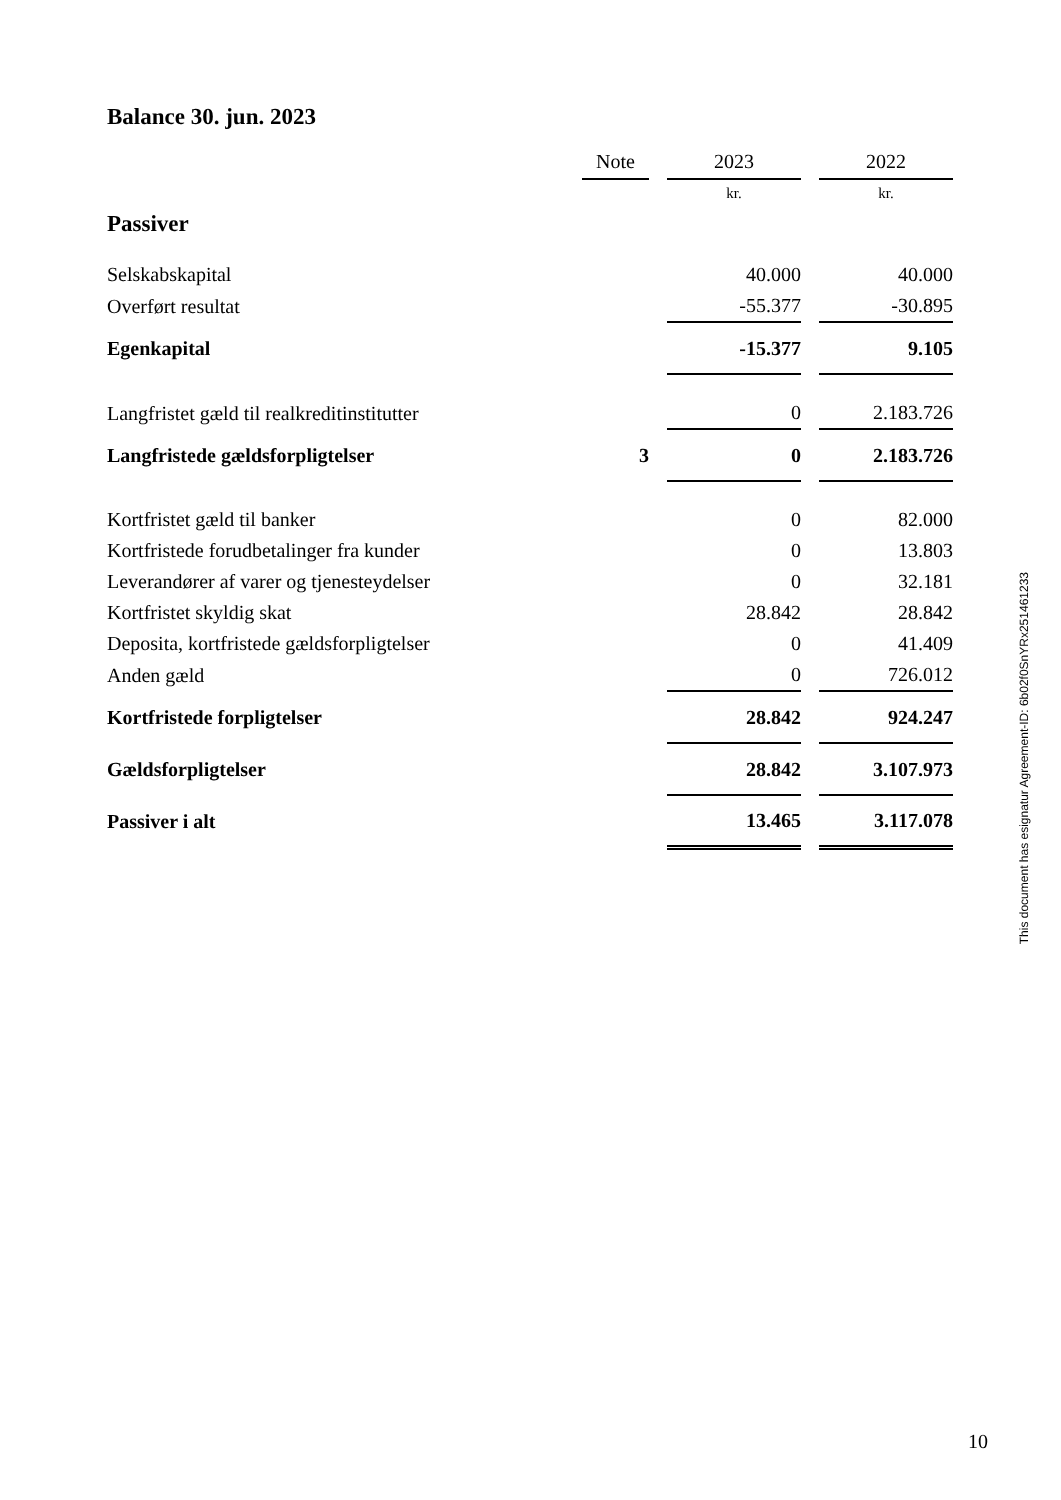Balance 30. jun. 2023
| | Note | | 2023 | | 2022 |
| --- | --- | --- | --- | --- | --- |
| Passiver | | | kr. | | kr. |
| Selskabskapital | | | 40.000 | | 40.000 |
| Overført resultat | | | -55.377 | | -30.895 |
| Egenkapital | | | -15.377 | | 9.105 |
| Langfristet gæld til realkreditinstitutter | | | 0 | | 2.183.726 |
| Langfristede gældsforpligtelser | 3 | | 0 | | 2.183.726 |
| Kortfristet gæld til banker | | | 0 | | 82.000 |
| Kortfristede forudbetalinger fra kunder | | | 0 | | 13.803 |
| Leverandører af varer og tjenesteydelser | | | 0 | | 32.181 |
| Kortfristet skyldig skat | | | 28.842 | | 28.842 |
| Deposita, kortfristede gældsforpligtelser | | | 0 | | 41.409 |
| Anden gæld | | | 0 | | 726.012 |
| Kortfristede forpligtelser | | | 28.842 | | 924.247 |
| Gældsforpligtelser | | | 28.842 | | 3.107.973 |
| Passiver i alt | | | 13.465 | | 3.117.078 |
This document has esignatur Agreement-ID: 6b02f0SnYRx251461233
10